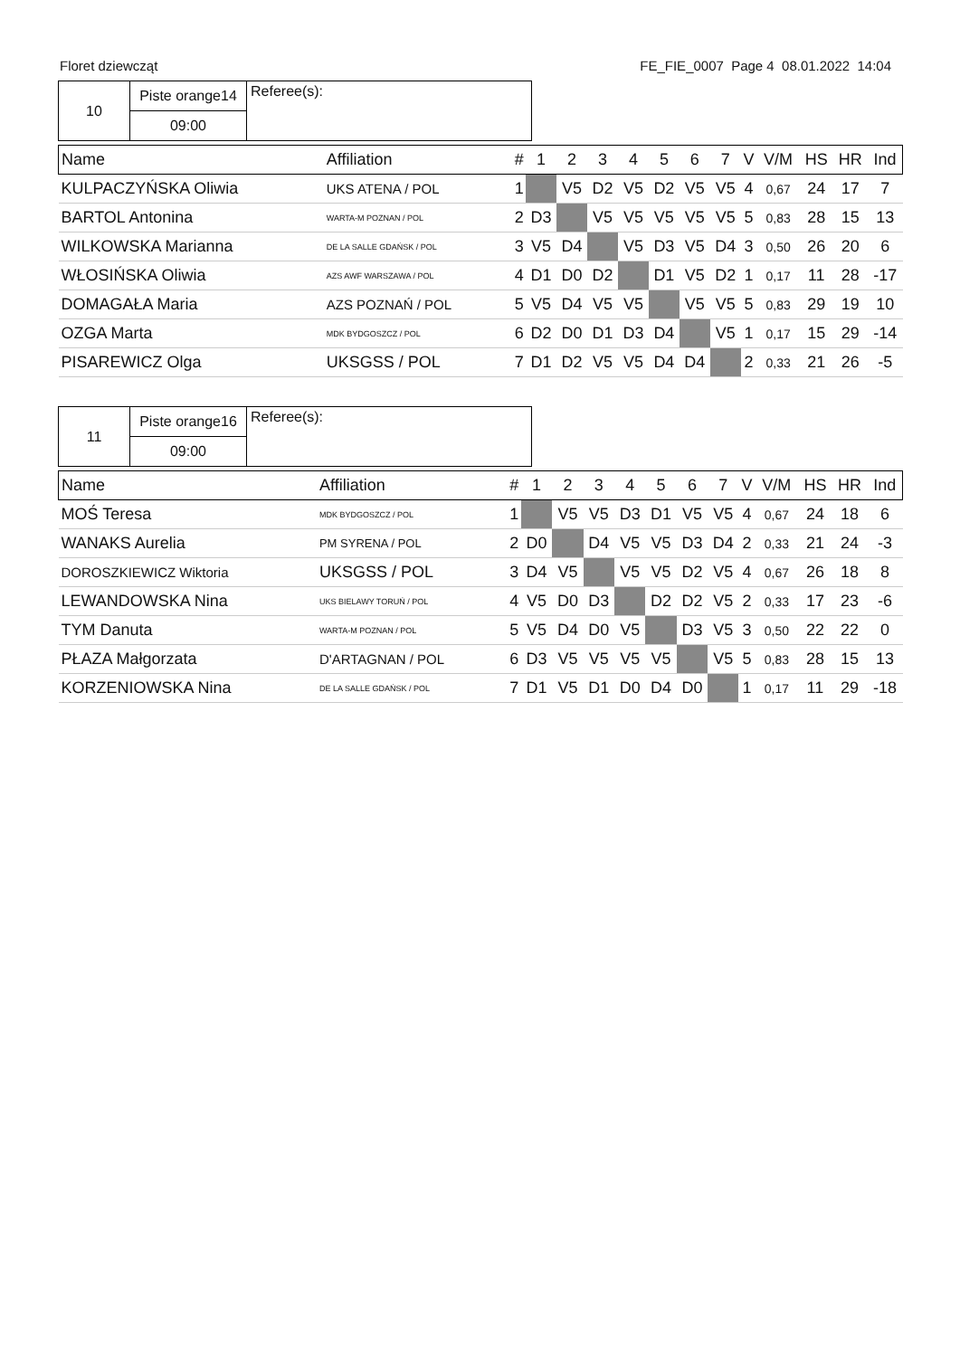Floret dziewcząt FE_FIE_0007 Page 4 08.01.2022 14:04
| 10 | Piste orange14 | Referee(s): |
| | 09:00 | |
| Name | Affiliation | # | 1 | 2 | 3 | 4 | 5 | 6 | 7 | | V | V/M | HS | HR | Ind |
| --- | --- | --- | --- | --- | --- | --- | --- | --- | --- | --- | --- | --- | --- | --- | --- |
| KULPACZYŃSKA Oliwia | UKS ATENA / POL | 1 | | V5 | D2 | V5 | D2 | V5 | V5 | | 4 | 0,67 | 24 | 17 | 7 |
| BARTOL Antonina | WARTA-M POZNAN / POL | 2 | D3 | | V5 | V5 | V5 | V5 | V5 | | 5 | 0,83 | 28 | 15 | 13 |
| WILKOWSKA Marianna | DE LA SALLE GDAŃSK / POL | 3 | V5 | D4 | | V5 | D3 | V5 | D4 | | 3 | 0,50 | 26 | 20 | 6 |
| WŁOSIŃSKA Oliwia | AZS AWF WARSZAWA / POL | 4 | D1 | D0 | D2 | | D1 | V5 | D2 | | 1 | 0,17 | 11 | 28 | -17 |
| DOMAGAŁA Maria | AZS POZNAŃ / POL | 5 | V5 | D4 | V5 | V5 | | V5 | V5 | | 5 | 0,83 | 29 | 19 | 10 |
| OZGA Marta | MDK BYDGOSZCZ / POL | 6 | D2 | D0 | D1 | D3 | D4 | | V5 | | 1 | 0,17 | 15 | 29 | -14 |
| PISAREWICZ Olga | UKSGSS / POL | 7 | D1 | D2 | V5 | V5 | D4 | D4 | | | 2 | 0,33 | 21 | 26 | -5 |
| 11 | Piste orange16 | Referee(s): |
| | 09:00 | |
| Name | Affiliation | # | 1 | 2 | 3 | 4 | 5 | 6 | 7 | | V | V/M | HS | HR | Ind |
| --- | --- | --- | --- | --- | --- | --- | --- | --- | --- | --- | --- | --- | --- | --- | --- |
| MOŚ Teresa | MDK BYDGOSZCZ / POL | 1 | | V5 | V5 | D3 | D1 | V5 | V5 | | 4 | 0,67 | 24 | 18 | 6 |
| WANAKS Aurelia | PM SYRENA / POL | 2 | D0 | | D4 | V5 | V5 | D3 | D4 | | 2 | 0,33 | 21 | 24 | -3 |
| DOROSZKIEWICZ Wiktoria | UKSGSS / POL | 3 | D4 | V5 | | V5 | V5 | D2 | V5 | | 4 | 0,67 | 26 | 18 | 8 |
| LEWANDOWSKA Nina | UKS BIELAWY TORUŃ / POL | 4 | V5 | D0 | D3 | | D2 | D2 | V5 | | 2 | 0,33 | 17 | 23 | -6 |
| TYM Danuta | WARTA-M POZNAN / POL | 5 | V5 | D4 | D0 | V5 | | D3 | V5 | | 3 | 0,50 | 22 | 22 | 0 |
| PŁAZA Małgorzata | D'ARTAGNAN / POL | 6 | D3 | V5 | V5 | V5 | V5 | | V5 | | 5 | 0,83 | 28 | 15 | 13 |
| KORZENIOWSKA Nina | DE LA SALLE GDAŃSK / POL | 7 | D1 | V5 | D1 | D0 | D4 | D0 | | | 1 | 0,17 | 11 | 29 | -18 |